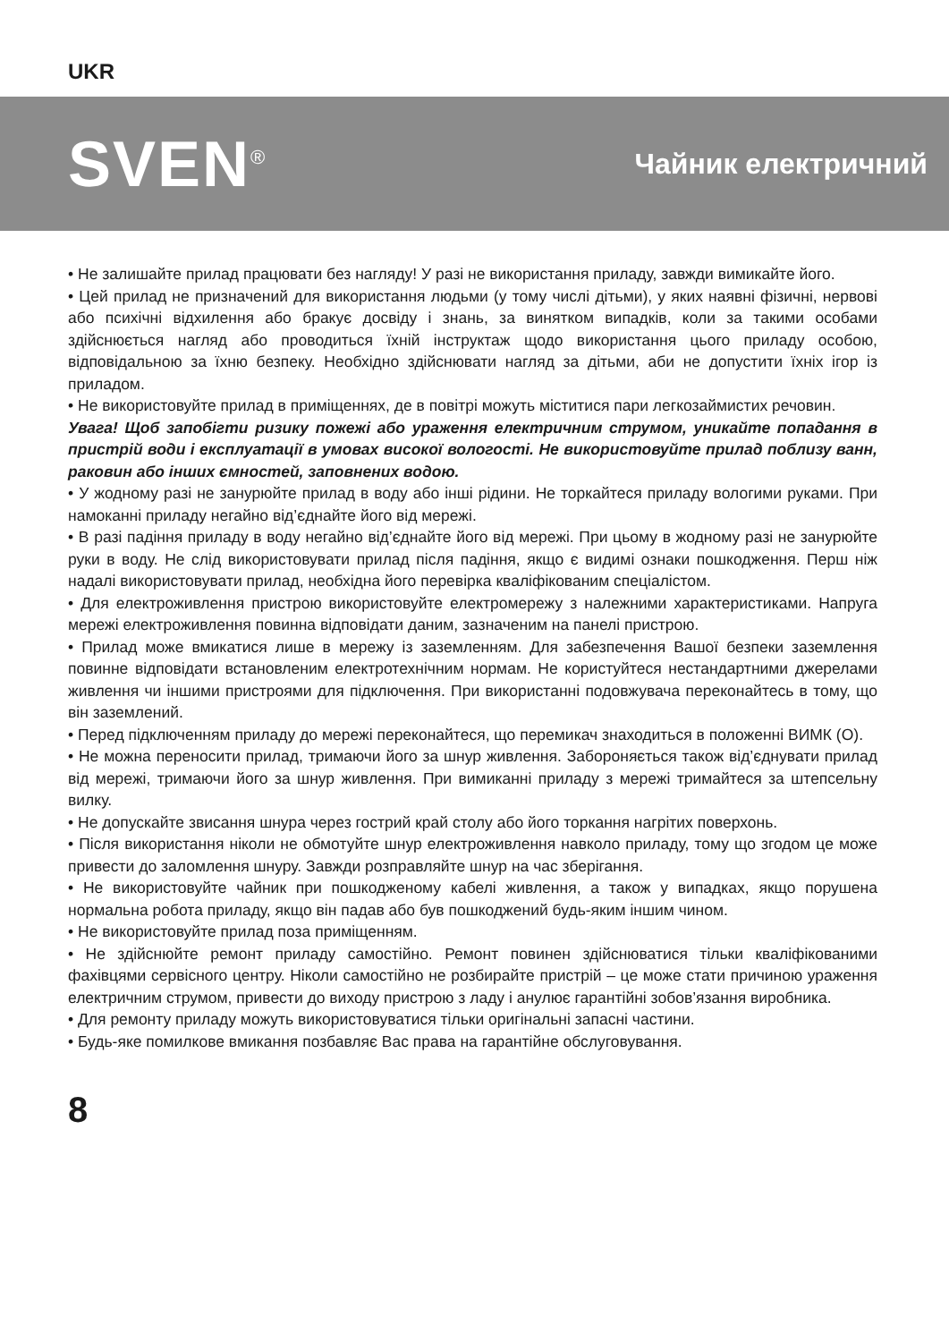UKR
SVEN<sup>®</sup>
Чайник електричний
• Не залишайте прилад працювати без нагляду! У разі не використання приладу, завжди вимикайте його.
• Цей прилад не призначений для використання людьми (у тому числі дітьми), у яких наявні фізичні, нервові або психічні відхилення або бракує досвіду і знань, за винятком випадків, коли за такими особами здійснюється нагляд або проводиться їхній інструктаж щодо використання цього приладу особою, відповідальною за їхню безпеку. Необхідно здійснювати нагляд за дітьми, аби не допустити їхніх ігор із приладом.
• Не використовуйте прилад в приміщеннях, де в повітрі можуть міститися пари легкозаймистих речовин.
Увага! Щоб запобігти ризику пожежі або ураження електричним струмом, уникайте попадання в пристрій води і експлуатації в умовах високої вологості. Не використовуйте прилад поблизу ванн, раковин або інших ємностей, заповнених водою.
• У жодному разі не занурюйте прилад в воду або інші рідини. Не торкайтеся приладу вологими руками. При намоканні приладу негайно від’єднайте його від мережі.
• В разі падіння приладу в воду негайно від’єднайте його від мережі. При цьому в жодному разі не занурюйте руки в воду. Не слід використовувати прилад після падіння, якщо є видимі ознаки пошкодження. Перш ніж надалі використовувати прилад, необхідна його перевірка кваліфікованим спеціалістом.
• Для електроживлення пристрою використовуйте електромережу з належними характеристиками. Напруга мережі електроживлення повинна відповідати даним, зазначеним на панелі пристрою.
• Прилад може вмикатися лише в мережу із заземленням. Для забезпечення Вашої безпеки заземлення повинне відповідати встановленим електротехнічним нормам. Не користуйтеся нестандартними джерелами живлення чи іншими пристроями для підключення. При використанні подовжувача переконайтесь в тому, що він заземлений.
• Перед підключенням приладу до мережі переконайтеся, що перемикач знаходиться в положенні ВИМК (O).
• Не можна переносити прилад, тримаючи його за шнур живлення. Забороняється також від’єднувати прилад від мережі, тримаючи його за шнур живлення. При вимиканні приладу з мережі тримайтеся за штепсельну вилку.
• Не допускайте звисання шнура через гострий край столу або його торкання нагрітих поверхонь.
• Після використання ніколи не обмотуйте шнур електроживлення навколо приладу, тому що згодом це може привести до заломлення шнуру. Завжди розправляйте шнур на час зберігання.
• Не використовуйте чайник при пошкодженому кабелі живлення, а також у випадках, якщо порушена нормальна робота приладу, якщо він падав або був пошкоджений будь-яким іншим чином.
• Не використовуйте прилад поза приміщенням.
• Не здійснюйте ремонт приладу самостійно. Ремонт повинен здійснюватися тільки кваліфікованими фахівцями сервісного центру. Ніколи самостійно не розбирайте пристрій – це може стати причиною ураження електричним струмом, привести до виходу пристрою з ладу і анулює гарантійні зобов’язання виробника.
• Для ремонту приладу можуть використовуватися тільки оригінальні запасні частини.
• Будь-яке помилкове вмикання позбавляє Вас права на гарантійне обслуговування.
8